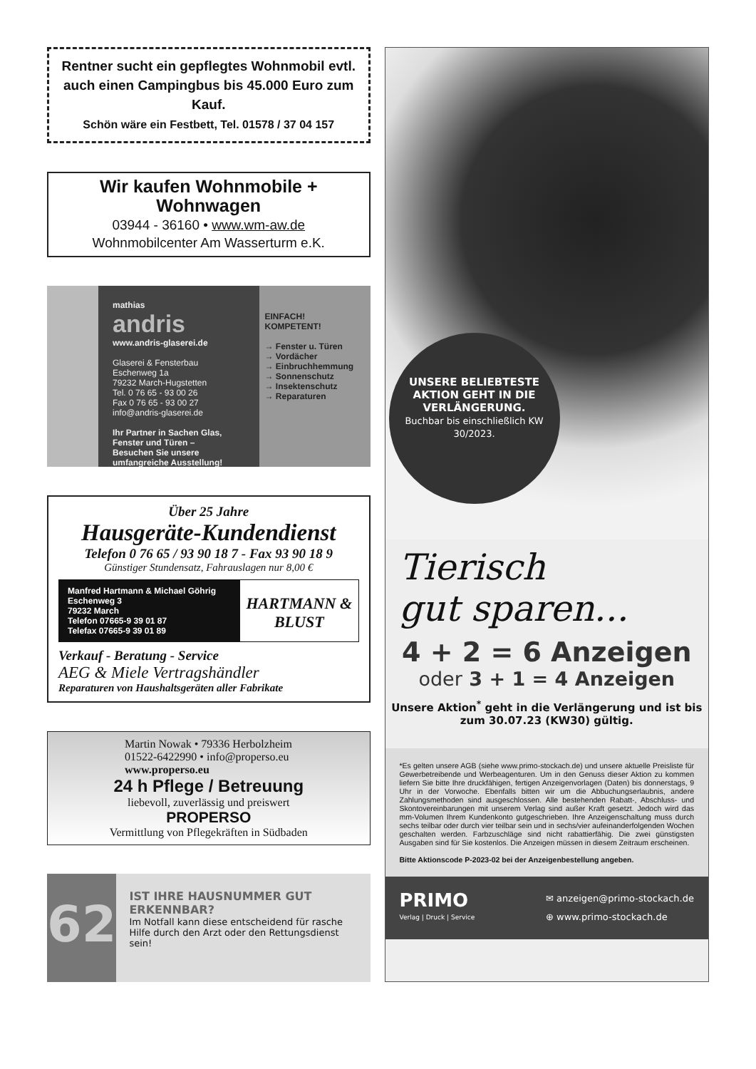Rentner sucht ein gepflegtes Wohnmobil evtl. auch einen Campingbus bis 45.000 Euro zum Kauf.
Schön wäre ein Festbett, Tel. 01578 / 37 04 157
Wir kaufen Wohnmobile + Wohnwagen
03944 - 36160 • www.wm-aw.de
Wohnmobilcenter Am Wasserturm e.K.
mathias
andris
www.andris-glaserei.de
Glaserei & Fensterbau
Eschenweg 1a
79232 March-Hugstetten
Tel. 0 76 65 - 93 00 26
Fax 0 76 65 - 93 00 27
info@andris-glaserei.de
Ihr Partner in Sachen Glas, Fenster und Türen –
Besuchen Sie unsere umfangreiche Ausstellung!
EINFACH!
KOMPETENT!
→ Fenster u. Türen
→ Vordächer
→ Einbruchhemmung
→ Sonnenschutz
→ Insektenschutz
→ Reparaturen
Über 25 Jahre
Hausgeräte-Kundendienst
Telefon 0 76 65 / 93 90 18 7 - Fax 93 90 18 9
Günstiger Stundensatz, Fahrauslagen nur 8,00 €
Manfred Hartmann & Michael Göhrig
Eschenweg 3
79232 March
Telefon 07665-9 39 01 87
Telefax 07665-9 39 01 89
HARTMANN & BLUST
Verkauf - Beratung - Service
AEG & Miele Vertragshändler
Reparaturen von Haushaltsgeräten aller Fabrikate
Martin Nowak • 79336 Herbolzheim
01522-6422990 • info@properso.eu
www.properso.eu
24 h Pflege / Betreuung
liebevoll, zuverlässig und preiswert
PROPERSO
Vermittlung von Pflegekräften in Südbaden
62
IST IHRE HAUSNUMMER GUT ERKENNBAR?
Im Notfall kann diese entscheidend für rasche Hilfe durch den Arzt oder den Rettungsdienst sein!
UNSERE BELIEBTESTE AKTION GEHT IN DIE VERLÄNGERUNG.
Buchbar bis einschließlich KW 30/2023.
Tierisch
gut sparen...
4 + 2 = 6 Anzeigen
oder 3 + 1 = 4 Anzeigen
Unsere Aktion<sup>*</sup> geht in die Verlängerung und ist bis zum 30.07.23 (KW30) gültig.
*Es gelten unsere AGB (siehe www.primo-stockach.de) und unsere aktuelle Preisliste für Gewerbetreibende und Werbeagenturen. Um in den Genuss dieser Aktion zu kommen liefern Sie bitte Ihre druckfähigen, fertigen Anzeigenvorlagen (Daten) bis donnerstags, 9 Uhr in der Vorwoche. Ebenfalls bitten wir um die Abbuchungserlaubnis, andere Zahlungsmethoden sind ausgeschlossen. Alle bestehenden Rabatt-, Abschluss- und Skontovereinbarungen mit unserem Verlag sind außer Kraft gesetzt. Jedoch wird das mm-Volumen Ihrem Kundenkonto gutgeschrieben. Ihre Anzeigenschaltung muss durch sechs teilbar oder durch vier teilbar sein und in sechs/vier aufeinanderfolgenden Wochen geschalten werden. Farbzuschläge sind nicht rabattierfähig. Die zwei günstigsten Ausgaben sind für Sie kostenlos. Die Anzeigen müssen in diesem Zeitraum erscheinen.
Bitte Aktionscode P-2023-02 bei der Anzeigenbestellung angeben.
PRIMO
Verlag | Druck | Service
✉ anzeigen@primo-stockach.de
⊕ www.primo-stockach.de